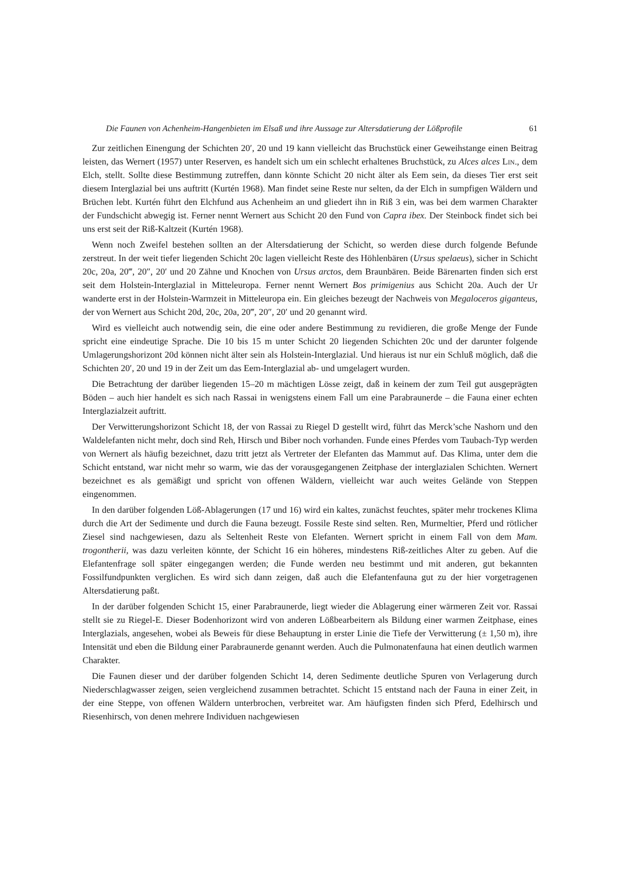Die Faunen von Achenheim-Hangenbieten im Elsaß und ihre Aussage zur Altersdatierung der Lößprofile 61
Zur zeitlichen Einengung der Schichten 20′, 20 und 19 kann vielleicht das Bruchstück einer Geweihstange einen Beitrag leisten, das Wernert (1957) unter Reserven, es handelt sich um ein schlecht erhaltenes Bruchstück, zu Alces alces Lin., dem Elch, stellt. Sollte diese Bestimmung zutreffen, dann könnte Schicht 20 nicht älter als Eem sein, da dieses Tier erst seit diesem Interglazial bei uns auftritt (Kurtén 1968). Man findet seine Reste nur selten, da der Elch in sumpfigen Wäldern und Brüchen lebt. Kurtén führt den Elchfund aus Achenheim an und gliedert ihn in Riß 3 ein, was bei dem warmen Charakter der Fundschicht abwegig ist. Ferner nennt Wernert aus Schicht 20 den Fund von Capra ibex. Der Steinbock findet sich bei uns erst seit der Riß-Kaltzeit (Kurtén 1968).
Wenn noch Zweifel bestehen sollten an der Altersdatierung der Schicht, so werden diese durch folgende Befunde zerstreut. In der weit tiefer liegenden Schicht 20c lagen vielleicht Reste des Höhlenbären (Ursus spelaeus), sicher in Schicht 20c, 20a, 20‴, 20″, 20′ und 20 Zähne und Knochen von Ursus arctos, dem Braunbären. Beide Bärenarten finden sich erst seit dem Holstein-Interglazial in Mitteleuropa. Ferner nennt Wernert Bos primigenius aus Schicht 20a. Auch der Ur wanderte erst in der Holstein-Warmzeit in Mitteleuropa ein. Ein gleiches bezeugt der Nachweis von Megaloceros giganteus, der von Wernert aus Schicht 20d, 20c, 20a, 20‴, 20″, 20′ und 20 genannt wird.
Wird es vielleicht auch notwendig sein, die eine oder andere Bestimmung zu revidieren, die große Menge der Funde spricht eine eindeutige Sprache. Die 10 bis 15 m unter Schicht 20 liegenden Schichten 20c und der darunter folgende Umlagerungshorizont 20d können nicht älter sein als Holstein-Interglazial. Und hieraus ist nur ein Schluß möglich, daß die Schichten 20′, 20 und 19 in der Zeit um das Eem-Interglazial ab- und umgelagert wurden.
Die Betrachtung der darüber liegenden 15–20 m mächtigen Lösse zeigt, daß in keinem der zum Teil gut ausgeprägten Böden – auch hier handelt es sich nach Rassai in wenigstens einem Fall um eine Parabraunerde – die Fauna einer echten Interglazialzeit auftritt.
Der Verwitterungshorizont Schicht 18, der von Rassai zu Riegel D gestellt wird, führt das Merck’sche Nashorn und den Waldelefanten nicht mehr, doch sind Reh, Hirsch und Biber noch vorhanden. Funde eines Pferdes vom Taubach-Typ werden von Wernert als häufig bezeichnet, dazu tritt jetzt als Vertreter der Elefanten das Mammut auf. Das Klima, unter dem die Schicht entstand, war nicht mehr so warm, wie das der vorausgegangenen Zeitphase der interglazialen Schichten. Wernert bezeichnet es als gemäßigt und spricht von offenen Wäldern, vielleicht war auch weites Gelände von Steppen eingenommen.
In den darüber folgenden Löß-Ablagerungen (17 und 16) wird ein kaltes, zunächst feuchtes, später mehr trockenes Klima durch die Art der Sedimente und durch die Fauna bezeugt. Fossile Reste sind selten. Ren, Murmeltier, Pferd und rötlicher Ziesel sind nachgewiesen, dazu als Seltenheit Reste von Elefanten. Wernert spricht in einem Fall von dem Mam. trogontherii, was dazu verleiten könnte, der Schicht 16 ein höheres, mindestens Riß-zeitliches Alter zu geben. Auf die Elefantenfrage soll später eingegangen werden; die Funde werden neu bestimmt und mit anderen, gut bekannten Fossilfundpunkten verglichen. Es wird sich dann zeigen, daß auch die Elefantenfauna gut zu der hier vorgetragenen Altersdatierung paßt.
In der darüber folgenden Schicht 15, einer Parabraunerde, liegt wieder die Ablagerung einer wärmeren Zeit vor. Rassai stellt sie zu Riegel-E. Dieser Bodenhorizont wird von anderen Lößbearbeitern als Bildung einer warmen Zeitphase, eines Interglazials, angesehen, wobei als Beweis für diese Behauptung in erster Linie die Tiefe der Verwitterung (± 1,50 m), ihre Intensität und eben die Bildung einer Parabraunerde genannt werden. Auch die Pulmonatenfauna hat einen deutlich warmen Charakter.
Die Faunen dieser und der darüber folgenden Schicht 14, deren Sedimente deutliche Spuren von Verlagerung durch Niederschlagwasser zeigen, seien vergleichend zusammen betrachtet. Schicht 15 entstand nach der Fauna in einer Zeit, in der eine Steppe, von offenen Wäldern unterbrochen, verbreitet war. Am häufigsten finden sich Pferd, Edelhirsch und Riesenhirsch, von denen mehrere Individuen nachgewiesen